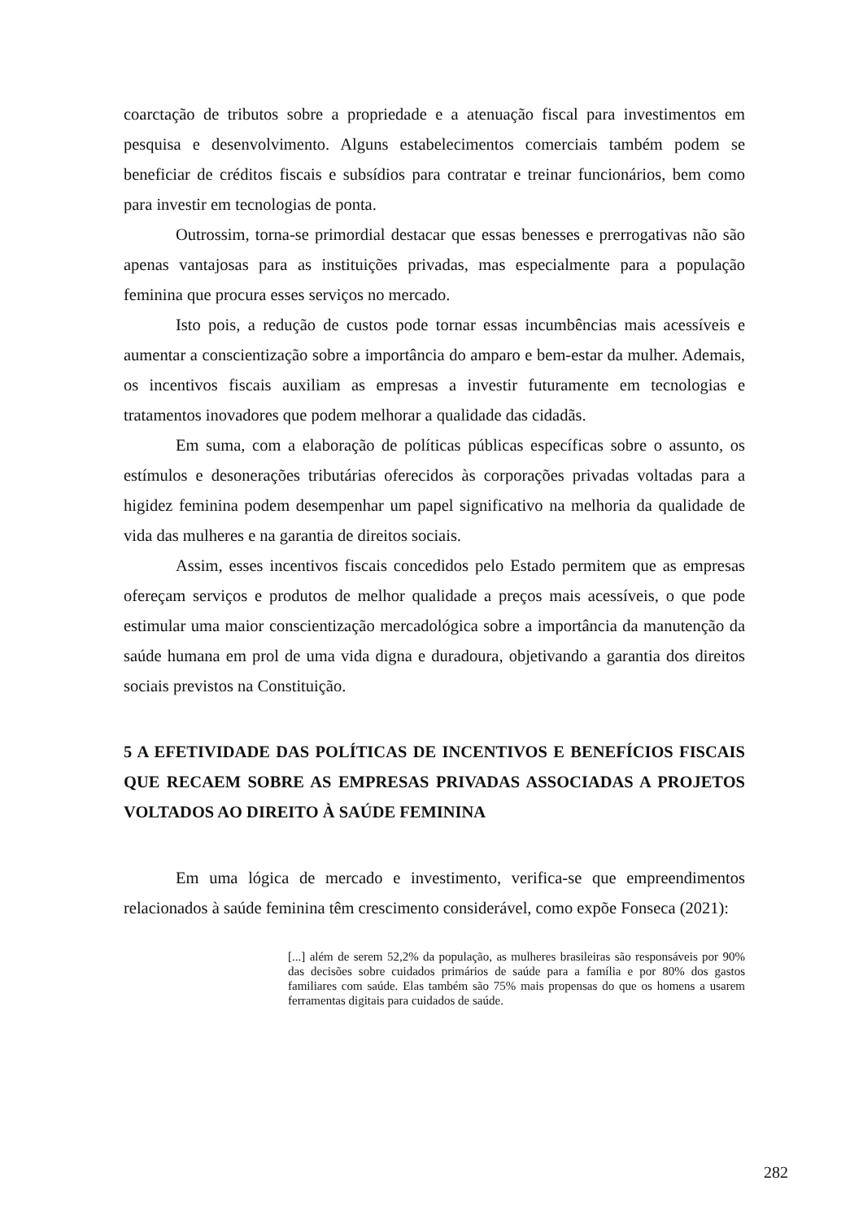coarctação de tributos sobre a propriedade e a atenuação fiscal para investimentos em pesquisa e desenvolvimento. Alguns estabelecimentos comerciais também podem se beneficiar de créditos fiscais e subsídios para contratar e treinar funcionários, bem como para investir em tecnologias de ponta.
Outrossim, torna-se primordial destacar que essas benesses e prerrogativas não são apenas vantajosas para as instituições privadas, mas especialmente para a população feminina que procura esses serviços no mercado.
Isto pois, a redução de custos pode tornar essas incumbências mais acessíveis e aumentar a conscientização sobre a importância do amparo e bem-estar da mulher. Ademais, os incentivos fiscais auxiliam as empresas a investir futuramente em tecnologias e tratamentos inovadores que podem melhorar a qualidade das cidadãs.
Em suma, com a elaboração de políticas públicas específicas sobre o assunto, os estímulos e desonerações tributárias oferecidos às corporações privadas voltadas para a higidez feminina podem desempenhar um papel significativo na melhoria da qualidade de vida das mulheres e na garantia de direitos sociais.
Assim, esses incentivos fiscais concedidos pelo Estado permitem que as empresas ofereçam serviços e produtos de melhor qualidade a preços mais acessíveis, o que pode estimular uma maior conscientização mercadológica sobre a importância da manutenção da saúde humana em prol de uma vida digna e duradoura, objetivando a garantia dos direitos sociais previstos na Constituição.
5 A EFETIVIDADE DAS POLÍTICAS DE INCENTIVOS E BENEFÍCIOS FISCAIS QUE RECAEM SOBRE AS EMPRESAS PRIVADAS ASSOCIADAS A PROJETOS VOLTADOS AO DIREITO À SAÚDE FEMININA
Em uma lógica de mercado e investimento, verifica-se que empreendimentos relacionados à saúde feminina têm crescimento considerável, como expõe Fonseca (2021):
[...] além de serem 52,2% da população, as mulheres brasileiras são responsáveis por 90% das decisões sobre cuidados primários de saúde para a família e por 80% dos gastos familiares com saúde. Elas também são 75% mais propensas do que os homens a usarem ferramentas digitais para cuidados de saúde.
282